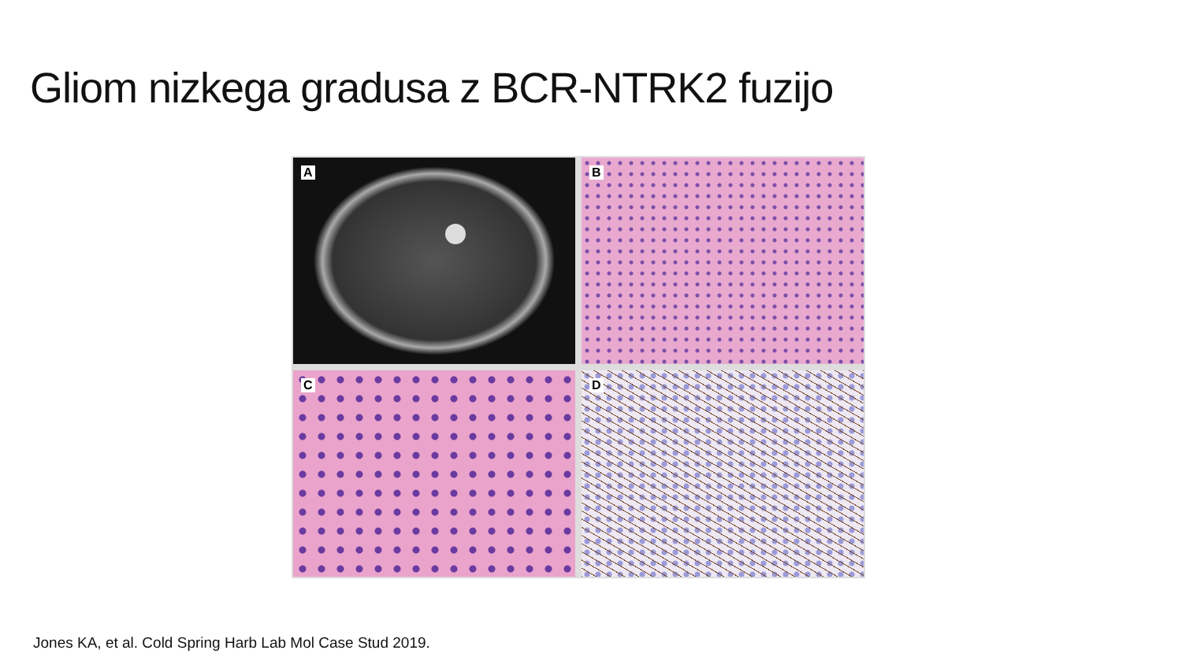Gliom nizkega gradusa z BCR-NTRK2 fuzijo
A
B
C
D
Jones KA, et al. Cold Spring Harb Lab Mol Case Stud 2019.